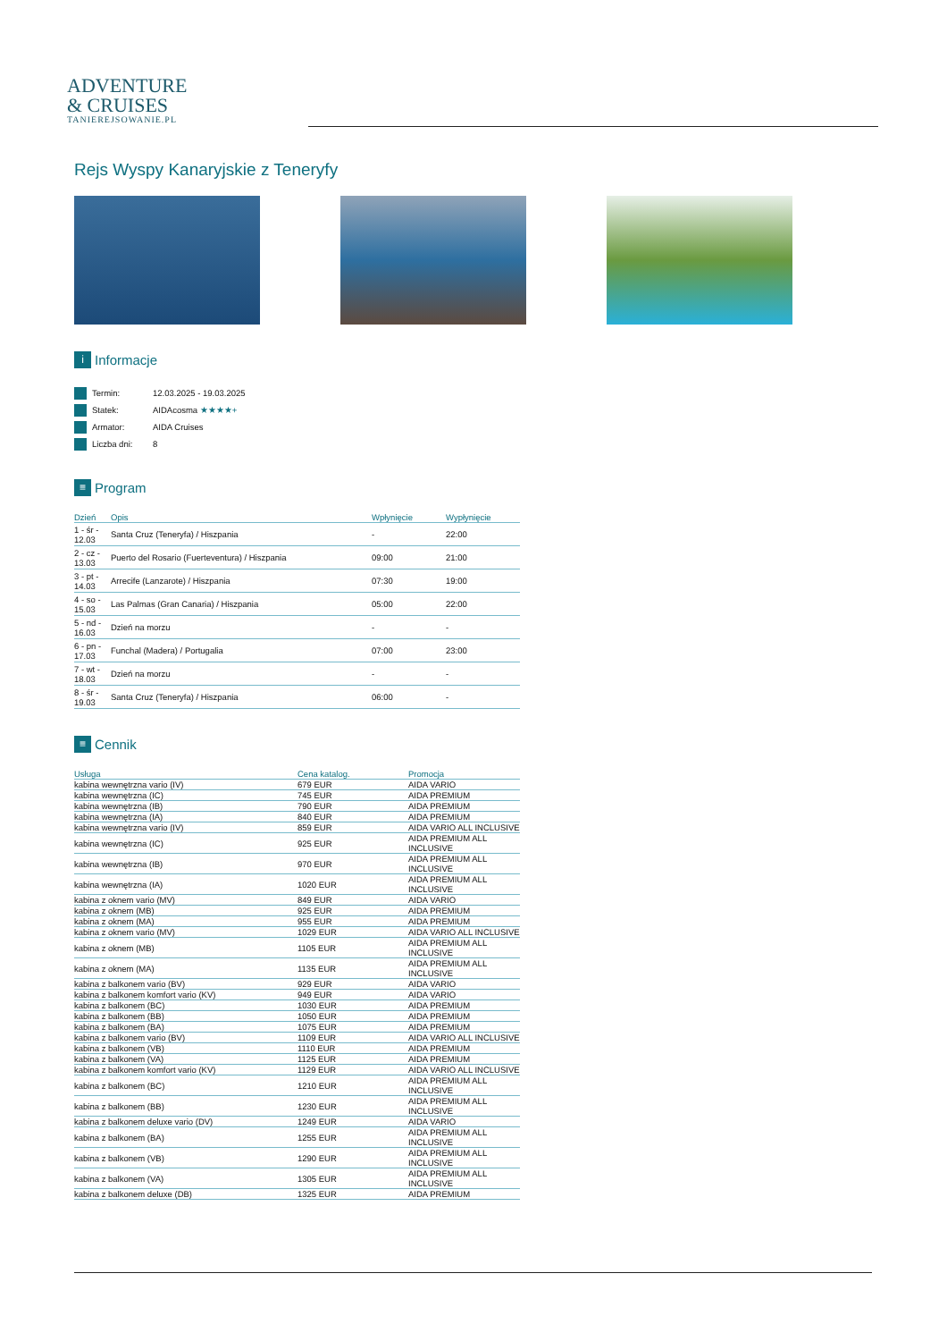ADVENTURE
& CRUISES
TANIEREJSOWANIE.PL
Rejs Wyspy Kanaryjskie z Teneryfy
i Informacje
| Termin: | 12.03.2025 - 19.03.2025 |
| Statek: | AIDAcosma ★★★★+ |
| Armator: | AIDA Cruises |
| Liczba dni: | 8 |
≡ Program
| Dzień | Opis | Wpłynięcie | Wypłynięcie |
| --- | --- | --- | --- |
| 1 - śr - 12.03 | Santa Cruz (Teneryfa) / Hiszpania | - | 22:00 |
| 2 - cz - 13.03 | Puerto del Rosario (Fuerteventura) / Hiszpania | 09:00 | 21:00 |
| 3 - pt - 14.03 | Arrecife (Lanzarote) / Hiszpania | 07:30 | 19:00 |
| 4 - so - 15.03 | Las Palmas (Gran Canaria) / Hiszpania | 05:00 | 22:00 |
| 5 - nd - 16.03 | Dzień na morzu | - | - |
| 6 - pn - 17.03 | Funchal (Madera) / Portugalia | 07:00 | 23:00 |
| 7 - wt - 18.03 | Dzień na morzu | - | - |
| 8 - śr - 19.03 | Santa Cruz (Teneryfa) / Hiszpania | 06:00 | - |
≡ Cennik
| Usługa | Cena katalog. | Promocja |
| --- | --- | --- |
| kabina wewnętrzna vario (IV) | 679 EUR | AIDA VARIO |
| kabina wewnętrzna (IC) | 745 EUR | AIDA PREMIUM |
| kabina wewnętrzna (IB) | 790 EUR | AIDA PREMIUM |
| kabina wewnętrzna (IA) | 840 EUR | AIDA PREMIUM |
| kabina wewnętrzna vario (IV) | 859 EUR | AIDA VARIO ALL INCLUSIVE |
| kabina wewnętrzna (IC) | 925 EUR | AIDA PREMIUM ALL INCLUSIVE |
| kabina wewnętrzna (IB) | 970 EUR | AIDA PREMIUM ALL INCLUSIVE |
| kabina wewnętrzna (IA) | 1020 EUR | AIDA PREMIUM ALL INCLUSIVE |
| kabina z oknem vario (MV) | 849 EUR | AIDA VARIO |
| kabina z oknem (MB) | 925 EUR | AIDA PREMIUM |
| kabina z oknem (MA) | 955 EUR | AIDA PREMIUM |
| kabina z oknem vario (MV) | 1029 EUR | AIDA VARIO ALL INCLUSIVE |
| kabina z oknem (MB) | 1105 EUR | AIDA PREMIUM ALL INCLUSIVE |
| kabina z oknem (MA) | 1135 EUR | AIDA PREMIUM ALL INCLUSIVE |
| kabina z balkonem vario (BV) | 929 EUR | AIDA VARIO |
| kabina z balkonem komfort vario (KV) | 949 EUR | AIDA VARIO |
| kabina z balkonem (BC) | 1030 EUR | AIDA PREMIUM |
| kabina z balkonem (BB) | 1050 EUR | AIDA PREMIUM |
| kabina z balkonem (BA) | 1075 EUR | AIDA PREMIUM |
| kabina z balkonem vario (BV) | 1109 EUR | AIDA VARIO ALL INCLUSIVE |
| kabina z balkonem (VB) | 1110 EUR | AIDA PREMIUM |
| kabina z balkonem (VA) | 1125 EUR | AIDA PREMIUM |
| kabina z balkonem komfort vario (KV) | 1129 EUR | AIDA VARIO ALL INCLUSIVE |
| kabina z balkonem (BC) | 1210 EUR | AIDA PREMIUM ALL INCLUSIVE |
| kabina z balkonem (BB) | 1230 EUR | AIDA PREMIUM ALL INCLUSIVE |
| kabina z balkonem deluxe vario (DV) | 1249 EUR | AIDA VARIO |
| kabina z balkonem (BA) | 1255 EUR | AIDA PREMIUM ALL INCLUSIVE |
| kabina z balkonem (VB) | 1290 EUR | AIDA PREMIUM ALL INCLUSIVE |
| kabina z balkonem (VA) | 1305 EUR | AIDA PREMIUM ALL INCLUSIVE |
| kabina z balkonem deluxe (DB) | 1325 EUR | AIDA PREMIUM |